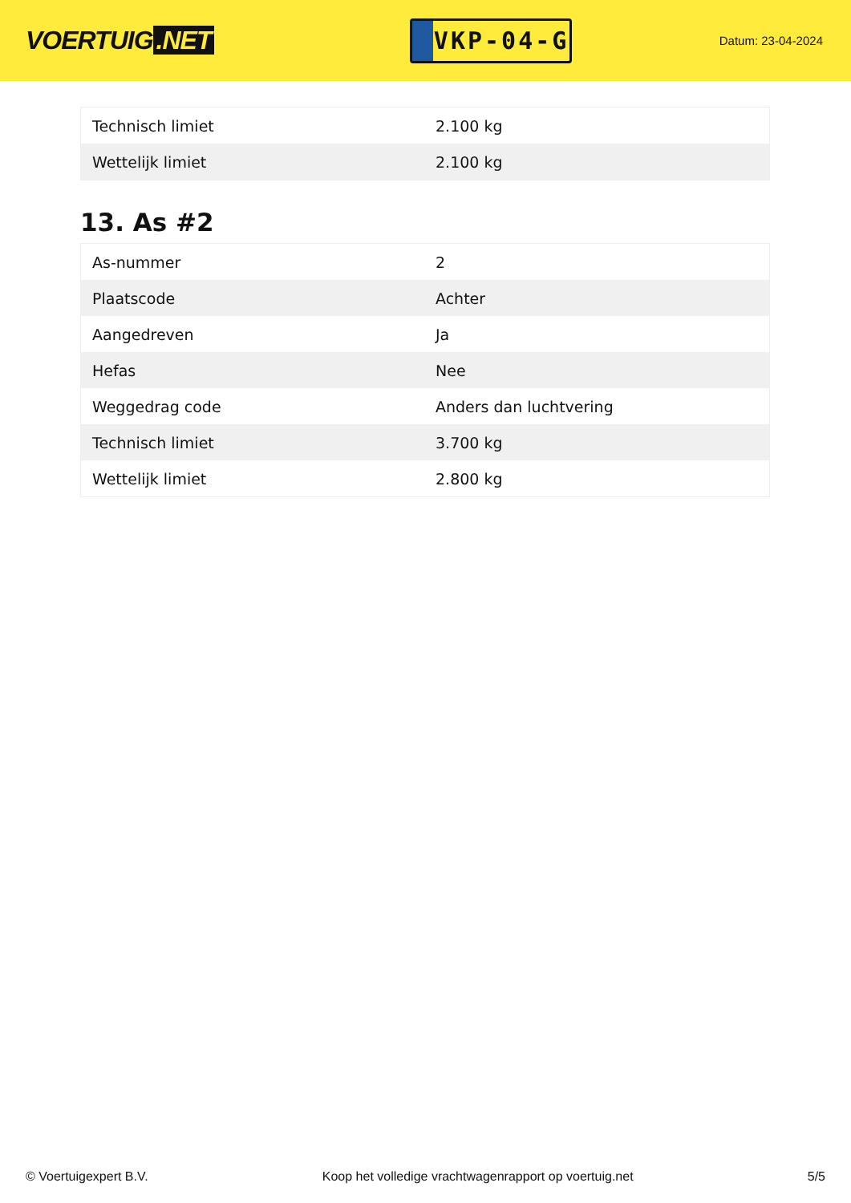VOERTUIG.NET
VKP-04-G
Datum: 23-04-2024
| Technisch limiet | 2.100 kg |
| Wettelijk limiet | 2.100 kg |
13. As #2
| As-nummer | 2 |
| Plaatscode | Achter |
| Aangedreven | Ja |
| Hefas | Nee |
| Weggedrag code | Anders dan luchtvering |
| Technisch limiet | 3.700 kg |
| Wettelijk limiet | 2.800 kg |
© Voertuigexpert B.V. Koop het volledige vrachtwagenrapport op voertuig.net 5/5